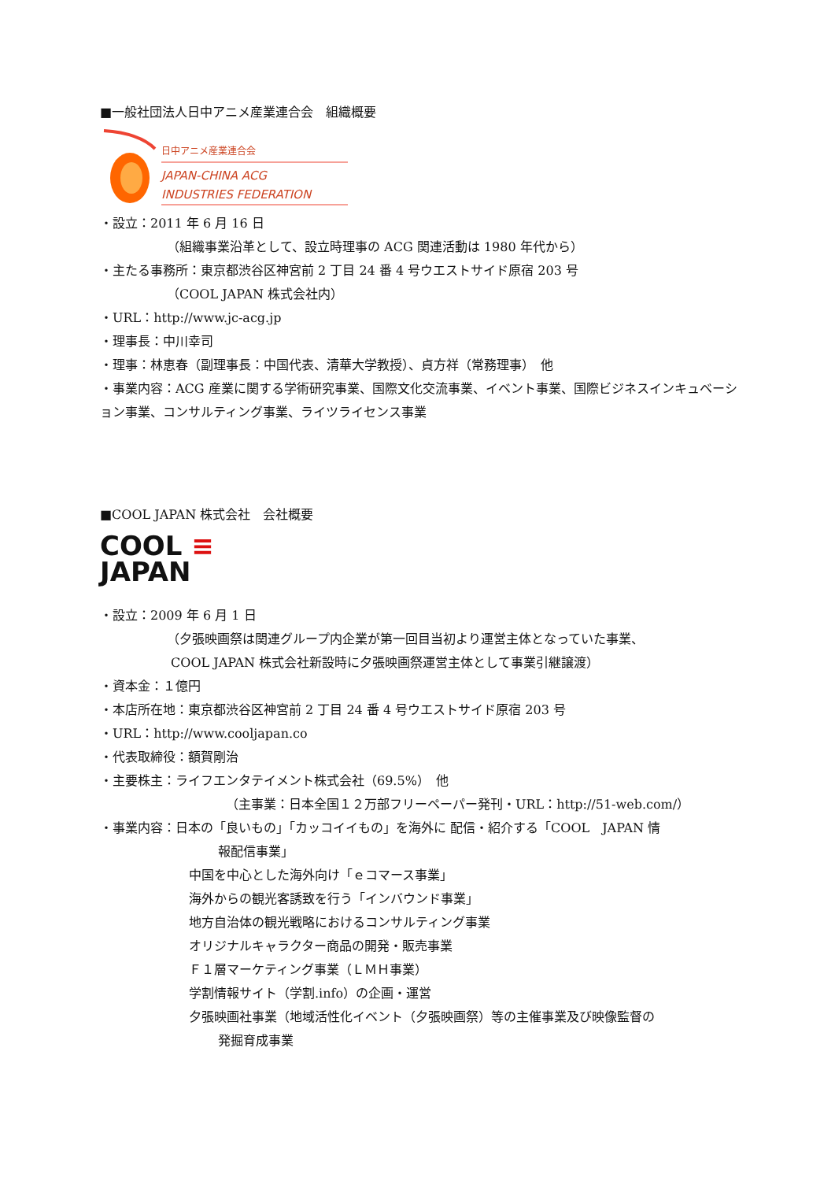■一般社団法人日中アニメ産業連合会　組織概要
日中アニメ産業連合会
JAPAN-CHINA ACG
INDUSTRIES FEDERATION
・設立：2011 年 6 月 16 日
（組織事業沿革として、設立時理事の ACG 関連活動は 1980 年代から）
・主たる事務所：東京都渋谷区神宮前 2 丁目 24 番 4 号ウエストサイド原宿 203 号
（COOL JAPAN 株式会社内）
・URL：http://www.jc-acg.jp
・理事長：中川幸司
・理事：林恵春（副理事長：中国代表、清華大学教授）、貞方祥（常務理事）　他
・事業内容：ACG 産業に関する学術研究事業、国際文化交流事業、イベント事業、国際ビジネスインキュベーション事業、コンサルティング事業、ライツライセンス事業
■COOL JAPAN 株式会社　会社概要
COOL ≡
JAPAN
・設立：2009 年 6 月 1 日
（夕張映画祭は関連グループ内企業が第一回目当初より運営主体となっていた事業、
COOL JAPAN 株式会社新設時に夕張映画祭運営主体として事業引継譲渡）
・資本金：１億円
・本店所在地：東京都渋谷区神宮前 2 丁目 24 番 4 号ウエストサイド原宿 203 号
・URL：http://www.cooljapan.co
・代表取締役：額賀剛治
・主要株主：ライフエンタテイメント株式会社（69.5%）　他
（主事業：日本全国１２万部フリーペーパー発刊・URL：http://51-web.com/）
・事業内容：日本の「良いもの」「カッコイイもの」を海外に 配信・紹介する「COOL　JAPAN 情
報配信事業」
中国を中心とした海外向け「ｅコマース事業」
海外からの観光客誘致を行う「インバウンド事業」
地方自治体の観光戦略におけるコンサルティング事業
オリジナルキャラクター商品の開発・販売事業
Ｆ１層マーケティング事業（ＬＭＨ事業）
学割情報サイト（学割.info）の企画・運営
夕張映画社事業（地域活性化イベント（夕張映画祭）等の主催事業及び映像監督の
発掘育成事業